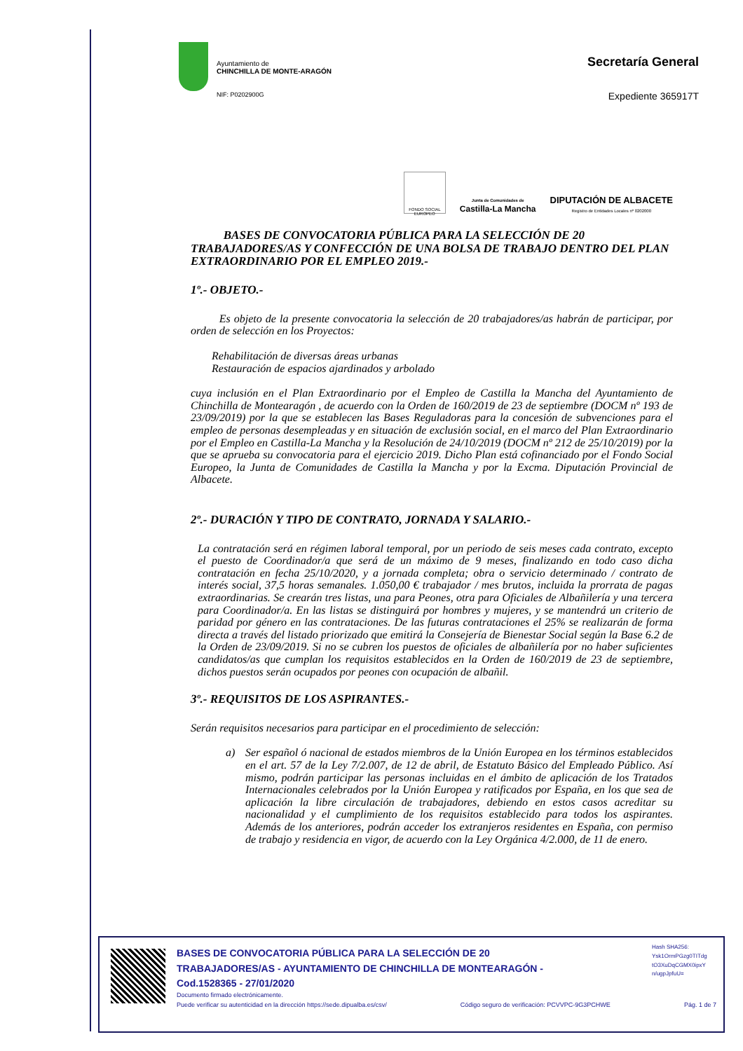Ayuntamiento de
CHINCHILLA DE MONTE-ARAGÓN
NIF: P0202900G
Secretaría General
Expediente 365917T
FONDO SOCIAL EUROPEO
Junta de Comunidades de
Castilla-La Mancha
DIPUTACIÓN DE ALBACETE
Registro de Entidades Locales nº 0202000
BASES DE CONVOCATORIA PÚBLICA PARA LA SELECCIÓN DE 20 TRABAJADORES/AS Y CONFECCIÓN DE UNA BOLSA DE TRABAJO DENTRO DEL PLAN EXTRAORDINARIO POR EL EMPLEO 2019.-
1º.- OBJETO.-
Es objeto de la presente convocatoria la selección de 20 trabajadores/as habrán de participar, por orden de selección en los Proyectos:
Rehabilitación de diversas áreas urbanas
Restauración de espacios ajardinados y arbolado
cuya inclusión en el Plan Extraordinario por el Empleo de Castilla la Mancha del Ayuntamiento de Chinchilla de Montearagón , de acuerdo con la Orden de 160/2019 de 23 de septiembre (DOCM nº 193 de 23/09/2019) por la que se establecen las Bases Reguladoras para la concesión de subvenciones para el empleo de personas desempleadas y en situación de exclusión social, en el marco del Plan Extraordinario por el Empleo en Castilla-La Mancha y la Resolución de 24/10/2019 (DOCM nº 212 de 25/10/2019) por la que se aprueba su convocatoria para el ejercicio 2019. Dicho Plan está cofinanciado por el Fondo Social Europeo, la Junta de Comunidades de Castilla la Mancha y por la Excma. Diputación Provincial de Albacete.
2º.- DURACIÓN Y TIPO DE CONTRATO, JORNADA Y SALARIO.-
La contratación será en régimen laboral temporal, por un periodo de seis meses cada contrato, excepto el puesto de Coordinador/a que será de un máximo de 9 meses, finalizando en todo caso dicha contratación en fecha 25/10/2020, y a jornada completa; obra o servicio determinado / contrato de interés social, 37,5 horas semanales. 1.050,00 € trabajador / mes brutos, incluida la prorrata de pagas extraordinarias. Se crearán tres listas, una para Peones, otra para Oficiales de Albañilería y una tercera para Coordinador/a. En las listas se distinguirá por hombres y mujeres, y se mantendrá un criterio de paridad por género en las contrataciones. De las futuras contrataciones el 25% se realizarán de forma directa a través del listado priorizado que emitirá la Consejería de Bienestar Social según la Base 6.2 de la Orden de 23/09/2019. Si no se cubren los puestos de oficiales de albañilería por no haber suficientes candidatos/as que cumplan los requisitos establecidos en la Orden de 160/2019 de 23 de septiembre, dichos puestos serán ocupados por peones con ocupación de albañil.
3º.- REQUISITOS DE LOS ASPIRANTES.-
Serán requisitos necesarios para participar en el procedimiento de selección:
a) Ser español ó nacional de estados miembros de la Unión Europea en los términos establecidos en el art. 57 de la Ley 7/2.007, de 12 de abril, de Estatuto Básico del Empleado Público. Así mismo, podrán participar las personas incluidas en el ámbito de aplicación de los Tratados Internacionales celebrados por la Unión Europea y ratificados por España, en los que sea de aplicación la libre circulación de trabajadores, debiendo en estos casos acreditar su nacionalidad y el cumplimiento de los requisitos establecido para todos los aspirantes. Además de los anteriores, podrán acceder los extranjeros residentes en España, con permiso de trabajo y residencia en vigor, de acuerdo con la Ley Orgánica 4/2.000, de 11 de enero.
BASES DE CONVOCATORIA PÚBLICA PARA LA SELECCIÓN DE 20
TRABAJADORES/AS - AYUNTAMIENTO DE CHINCHILLA DE MONTEARAGÓN -
Cod.1528365 - 27/01/2020
Documento firmado electrónicamente.
Puede verificar su autenticidad en la dirección https://sede.dipualba.es/csv/ Código seguro de verificación: PCVVPC-9G3PCHWE Pág. 1 de 7
Hash SHA256:
Ysk1OrmPGzg0TITdg
tO3XuDqCGMX0ipxY
n/ugpJpfuU=